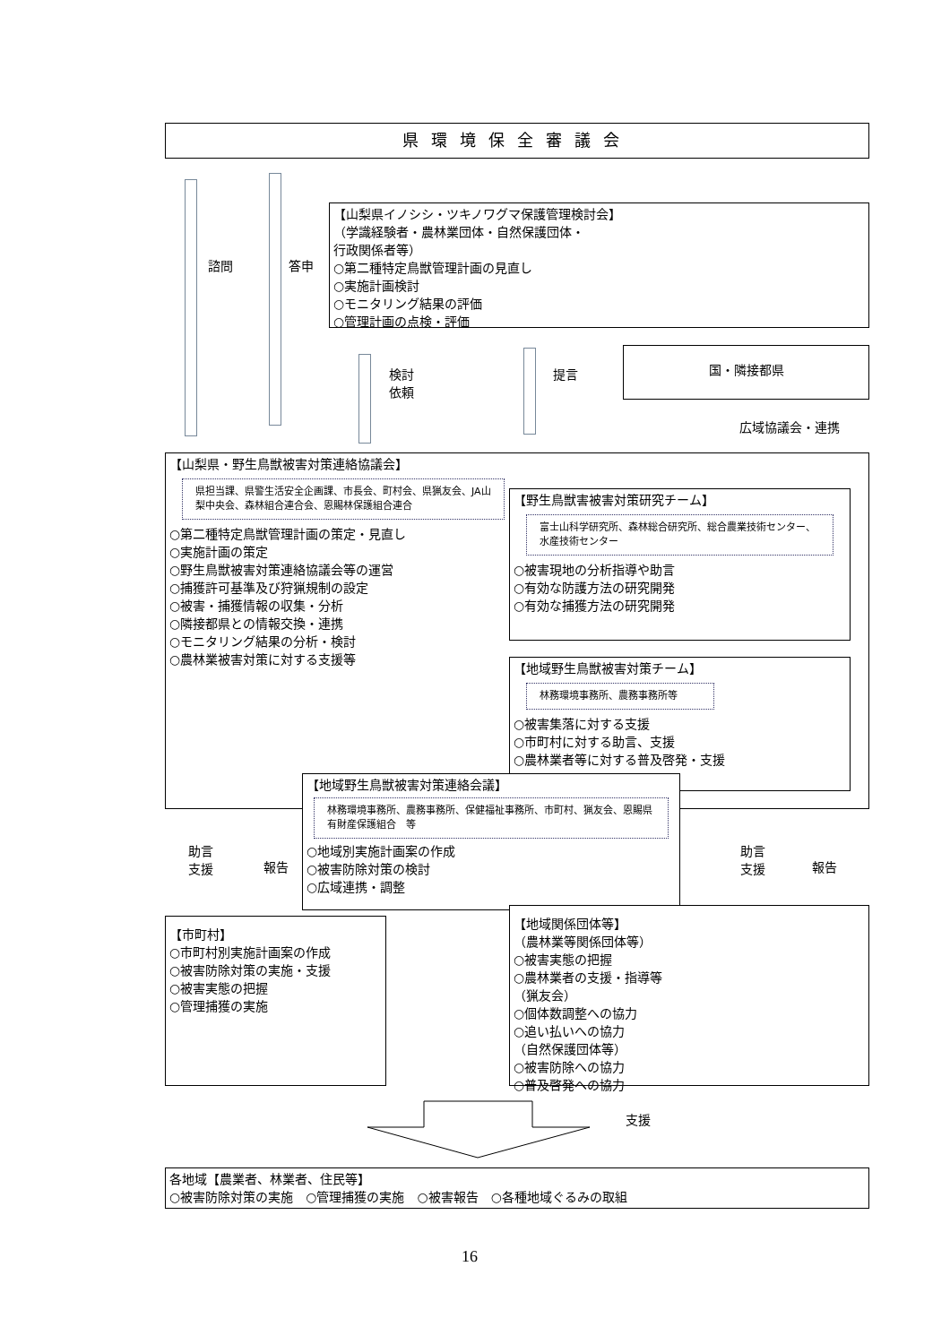県環境保全審議会
諮問 答申
【山梨県イノシシ・ツキノワグマ保護管理検討会】
（学識経験者・農林業団体・自然保護団体・
行政関係者等）
○第二種特定鳥獣管理計画の見直し
○実施計画検討
○モニタリング結果の評価
○管理計画の点検・評価
検討
依頼
提言
国・隣接都県
広域協議会・連携
【山梨県・野生鳥獣被害対策連絡協議会】
県担当課、県警生活安全企画課、市長会、町村会、県猟友会、JA山梨中央会、森林組合連合会、恩賜林保護組合連合
○第二種特定鳥獣管理計画の策定・見直し
○実施計画の策定
○野生鳥獣被害対策連絡協議会等の運営
○捕獲許可基準及び狩猟規制の設定
○被害・捕獲情報の収集・分析
○隣接都県との情報交換・連携
○モニタリング結果の分析・検討
○農林業被害対策に対する支援等
【野生鳥獣害被害対策研究チーム】
富士山科学研究所、森林総合研究所、総合農業技術センター、水産技術センター
○被害現地の分析指導や助言
○有効な防護方法の研究開発
○有効な捕獲方法の研究開発
【地域野生鳥獣被害対策チーム】
林務環境事務所、農務事務所等
○被害集落に対する支援
○市町村に対する助言、支援
○農林業者等に対する普及啓発・支援
【地域野生鳥獣被害対策連絡会議】
林務環境事務所、農務事務所、保健福祉事務所、市町村、猟友会、恩賜県有財産保護組合　等
○地域別実施計画案の作成
○被害防除対策の検討
○広域連携・調整
助言
支援
報告
助言
支援
報告
【市町村】
○市町村別実施計画案の作成
○被害防除対策の実施・支援
○被害実態の把握
○管理捕獲の実施
【地域関係団体等】
（農林業等関係団体等）
○被害実態の把握
○農林業者の支援・指導等
（猟友会）
○個体数調整への協力
○追い払いへの協力
（自然保護団体等）
○被害防除への協力
○普及啓発への協力
支援
各地域【農業者、林業者、住民等】
○被害防除対策の実施　○管理捕獲の実施　○被害報告　○各種地域ぐるみの取組
16